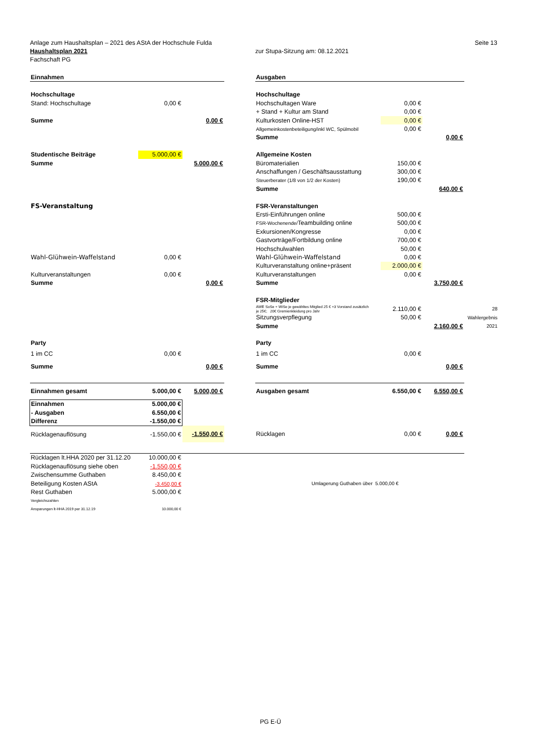Anlage zum Haushaltsplan – 2021 des AStA der Hochschule Fulda Seite 13
Haushaltsplan 2021 zur Stupa-Sitzung am: 08.12.2021
Fachschaft PG
| Einnahmen | | | | Ausgaben | | | |
| Hochschultage | | | | Hochschultage | | | |
| Stand: Hochschultage | 0,00 € | | | Hochschultagen Ware | 0,00 € | | |
| | | | | + Stand + Kultur am Stand | 0,00 € | | |
| Summe | | 0,00 € | | Kulturkosten Online-HST | 0,00 € | | |
| | | | | Allgemeinkostenbeteiligung/inkl WC, Spülmobil | 0,00 € | | |
| | | | | Summe | | 0,00 € | |
| Studentische Beiträge | 5.000,00 € | | | Allgemeine Kosten | | | |
| Summe | | 5.000,00 € | | Büromaterialien | 150,00 € | | |
| | | | | Anschaffungen / Geschäftsausstattung | 300,00 € | | |
| | | | | Steuerberater (1/8 von 1/2 der Kosten) | 190,00 € | | |
| | | | | Summe | | 640,00 € | |
| FS-Veranstaltung | | | | FSR-Veranstaltungen | | | |
| | | | | Ersti-Einführungen online | 500,00 € | | |
| | | | | FSR-Wochenende/ Teambuilding online | 500,00 € | | |
| | | | | Exkursionen/Kongresse | 0,00 € | | |
| | | | | Gastvorträge/Fortbildung online | 700,00 € | | |
| | | | | Hochschulwahlen | 50,00 € | | |
| Wahl-Glühwein-Waffelstand | 0,00 € | | | Wahl-Glühwein-Waffelstand | 0,00 € | | |
| | | | | Kulturveranstaltung online+präsent | 2.000,00 € | | |
| Kulturveranstaltungen | 0,00 € | | | Kulturveranstaltungen | 0,00 € | | |
| Summe | | 0,00 € | | Summe | | 3.750,00 € | |
| | | | | FSR-Mitglieder | | | |
| | | | | AWE SoSe + WiSe je gewähltes Mitglied 25 € +3 Vorstand zusätzlich je 25€; 20€ Gremienkleidung pro Jahr | 2.110,00 € | | 28 |
| | | | | Sitzungsverpflegung | 50,00 € | | Wahlergebnis |
| | | | | Summe | | 2.160,00 € | 2021 |
| Party | | | | Party | | | |
| 1 im CC | 0,00 € | | | 1 im CC | 0,00 € | | |
| Summe | | 0,00 € | | Summe | | 0,00 € | |
| Einnahmen gesamt | 5.000,00 € | 5.000,00 € | | Ausgaben gesamt | 6.550,00 € | 6.550,00 € | |
| Einnahmen | 5.000,00 € | | | | | | |
| - Ausgaben | 6.550,00 € | | | | | | |
| Differenz | -1.550,00 € | | | | | | |
| Rücklagenauflösung | -1.550,00 € | -1.550,00 € | | Rücklagen | 0,00 € | 0,00 € | |
| Rücklagen lt.HHA 2020 per 31.12.20 | 10.000,00 € | | | | | | |
| Rücklagenauflösung siehe oben | -1.550,00 € | | | | | | |
| Zwischensumme Guthaben | 8.450,00 € | | | | | | |
| Beteiligung Kosten AStA | -3.450,00 € | | | Umlagerung Guthaben über 5.000,00 € | | | |
| Rest Guthaben | 5.000,00 € | | | | | | |
| Vergleichszahlen | | | | | | | |
| Ansparungen lt-HHA 2019 per 31.12.19 | 10.000,00 € | | | | | | |
PG E-Ü